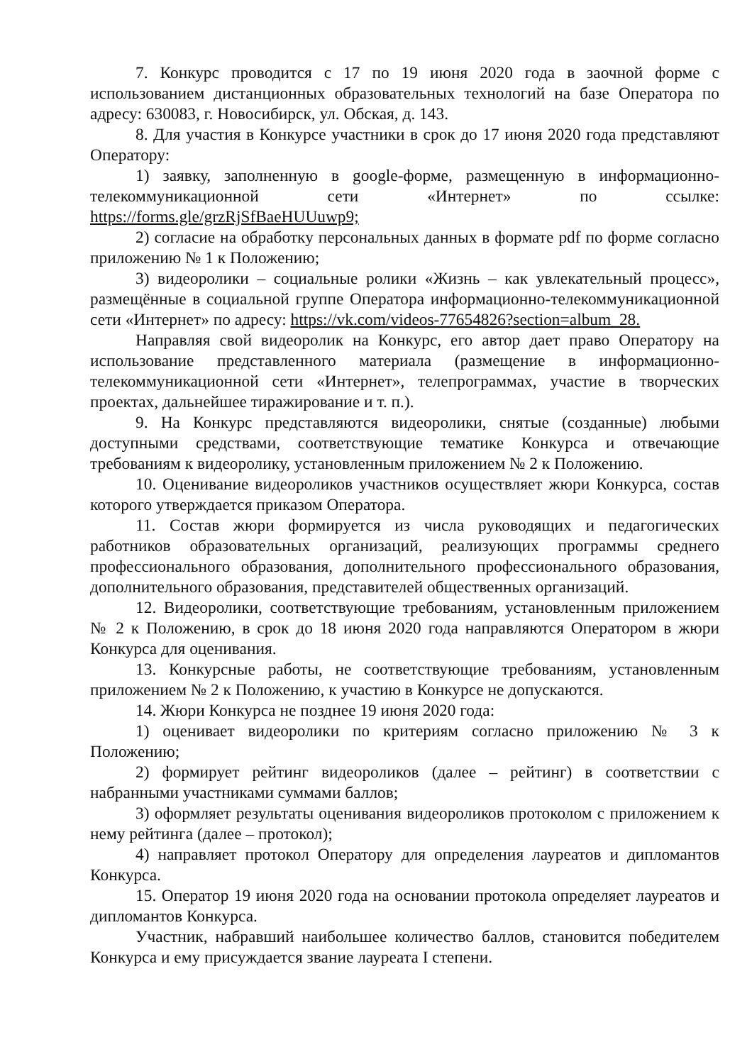7. Конкурс проводится с 17 по 19 июня 2020 года в заочной форме с использованием дистанционных образовательных технологий на базе Оператора по адресу: 630083, г. Новосибирск, ул. Обская, д. 143.
8. Для участия в Конкурсе участники в срок до 17 июня 2020 года представляют Оператору:
1) заявку, заполненную в google-форме, размещенную в информационно-телекоммуникационной сети «Интернет» по ссылке: https://forms.gle/grzRjSfBaeHUUuwp9;
2) согласие на обработку персональных данных в формате pdf по форме согласно приложению № 1 к Положению;
3) видеоролики – социальные ролики «Жизнь – как увлекательный процесс», размещённые в социальной группе Оператора информационно-телекоммуникационной сети «Интернет» по адресу: https://vk.com/videos-77654826?section=album_28.
Направляя свой видеоролик на Конкурс, его автор дает право Оператору на использование представленного материала (размещение в информационно-телекоммуникационной сети «Интернет», телепрограммах, участие в творческих проектах, дальнейшее тиражирование и т. п.).
9. На Конкурс представляются видеоролики, снятые (созданные) любыми доступными средствами, соответствующие тематике Конкурса и отвечающие требованиям к видеоролику, установленным приложением № 2 к Положению.
10. Оценивание видеороликов участников осуществляет жюри Конкурса, состав которого утверждается приказом Оператора.
11. Состав жюри формируется из числа руководящих и педагогических работников образовательных организаций, реализующих программы среднего профессионального образования, дополнительного профессионального образования, дополнительного образования, представителей общественных организаций.
12. Видеоролики, соответствующие требованиям, установленным приложением № 2 к Положению, в срок до 18 июня 2020 года направляются Оператором в жюри Конкурса для оценивания.
13. Конкурсные работы, не соответствующие требованиям, установленным приложением № 2 к Положению, к участию в Конкурсе не допускаются.
14. Жюри Конкурса не позднее 19 июня 2020 года:
1) оценивает видеоролики по критериям согласно приложению № 3 к Положению;
2) формирует рейтинг видеороликов (далее – рейтинг) в соответствии с набранными участниками суммами баллов;
3) оформляет результаты оценивания видеороликов протоколом с приложением к нему рейтинга (далее – протокол);
4) направляет протокол Оператору для определения лауреатов и дипломантов Конкурса.
15. Оператор 19 июня 2020 года на основании протокола определяет лауреатов и дипломантов Конкурса.
Участник, набравший наибольшее количество баллов, становится победителем Конкурса и ему присуждается звание лауреата I степени.